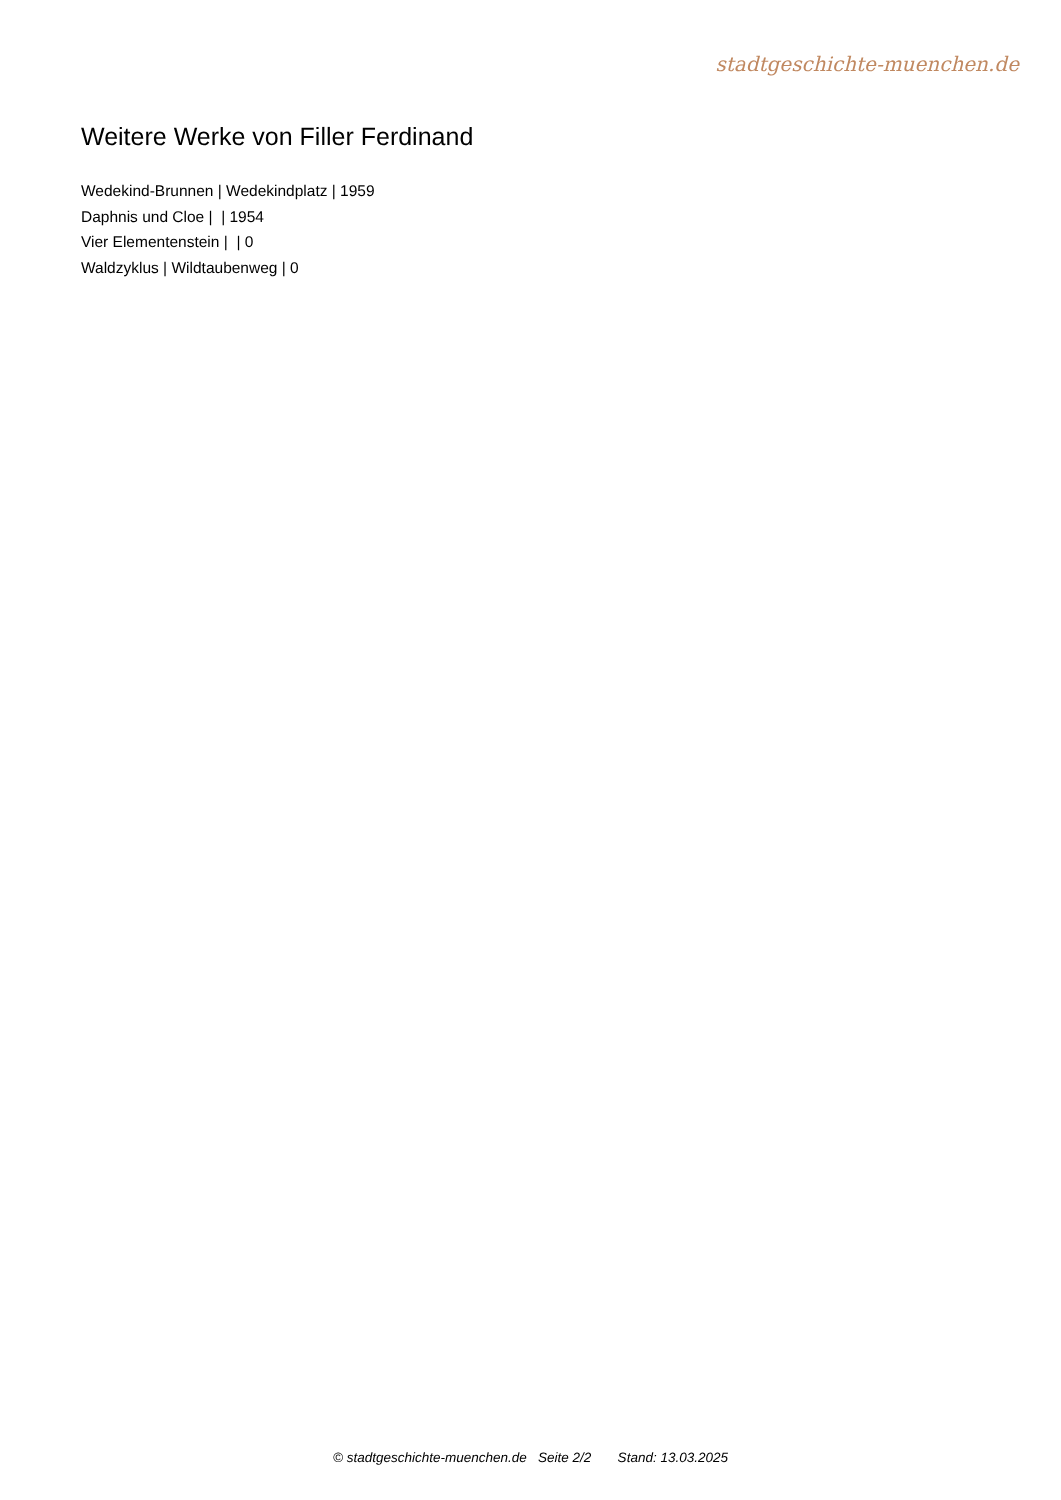stadtgeschichte-muenchen.de
Weitere Werke von Filler Ferdinand
Wedekind-Brunnen | Wedekindplatz | 1959
Daphnis und Cloe | | 1954
Vier Elementenstein | | 0
Waldzyklus | Wildtaubenweg | 0
© stadtgeschichte-muenchen.de Seite 2/2 Stand: 13.03.2025